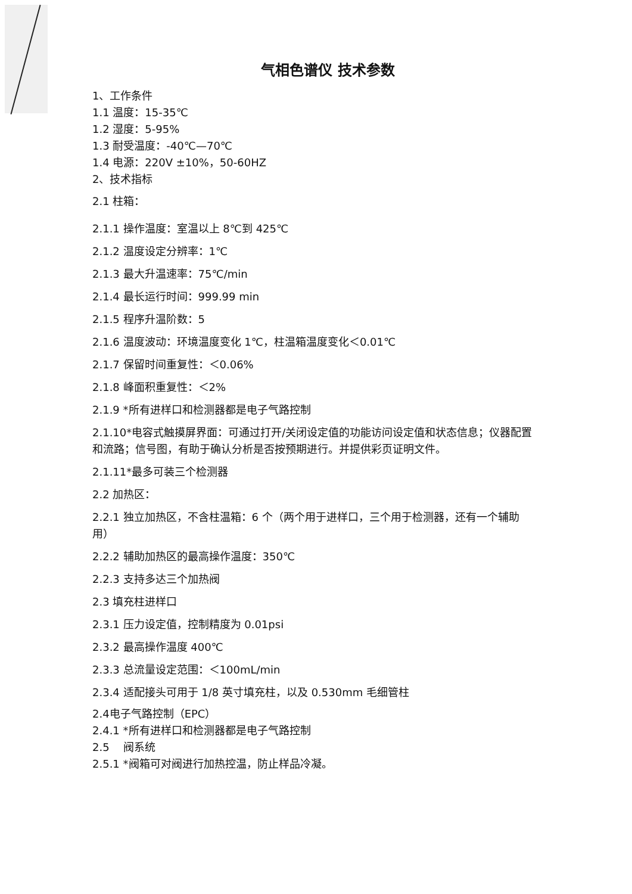气相色谱仪 技术参数
1、工作条件
1.1 温度：15-35℃
1.2 湿度：5-95%
1.3 耐受温度：-40℃—70℃
1.4 电源：220V ±10%，50-60HZ
2、技术指标
2.1 柱箱：
2.1.1 操作温度：室温以上 8℃到 425℃
2.1.2 温度设定分辨率：1℃
2.1.3 最大升温速率：75℃/min
2.1.4 最长运行时间：999.99 min
2.1.5 程序升温阶数：5
2.1.6 温度波动：环境温度变化 1℃，柱温箱温度变化＜0.01℃
2.1.7 保留时间重复性：＜0.06%
2.1.8 峰面积重复性：＜2%
2.1.9 *所有进样口和检测器都是电子气路控制
2.1.10*电容式触摸屏界面：可通过打开/关闭设定值的功能访问设定值和状态信息；仪器配置和流路；信号图，有助于确认分析是否按预期进行。并提供彩页证明文件。
2.1.11*最多可装三个检测器
2.2 加热区：
2.2.1 独立加热区，不含柱温箱：6 个（两个用于进样口，三个用于检测器，还有一个辅助用）
2.2.2 辅助加热区的最高操作温度：350℃
2.2.3 支持多达三个加热阀
2.3 填充柱进样口
2.3.1 压力设定值，控制精度为 0.01psi
2.3.2 最高操作温度 400℃
2.3.3 总流量设定范围：＜100mL/min
2.3.4 适配接头可用于 1/8 英寸填充柱，以及 0.530mm 毛细管柱
2.4电子气路控制（EPC）
2.4.1 *所有进样口和检测器都是电子气路控制
2.5 阀系统
2.5.1 *阀箱可对阀进行加热控温，防止样品冷凝。